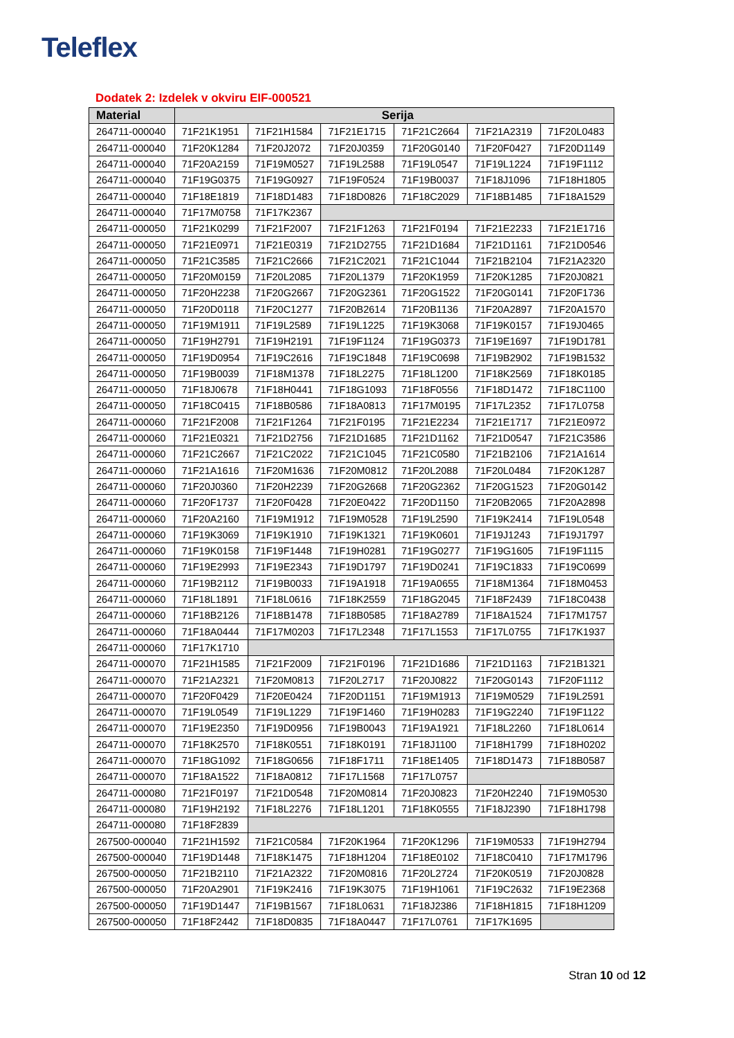Teleflex
Dodatek 2: Izdelek v okviru EIF-000521
| Material | Serija | | | | | |
| --- | --- | --- | --- | --- | --- | --- |
| 264711-000040 | 71F21K1951 | 71F21H1584 | 71F21E1715 | 71F21C2664 | 71F21A2319 | 71F20L0483 |
| 264711-000040 | 71F20K1284 | 71F20J2072 | 71F20J0359 | 71F20G0140 | 71F20F0427 | 71F20D1149 |
| 264711-000040 | 71F20A2159 | 71F19M0527 | 71F19L2588 | 71F19L0547 | 71F19L1224 | 71F19F1112 |
| 264711-000040 | 71F19G0375 | 71F19G0927 | 71F19F0524 | 71F19B0037 | 71F18J1096 | 71F18H1805 |
| 264711-000040 | 71F18E1819 | 71F18D1483 | 71F18D0826 | 71F18C2029 | 71F18B1485 | 71F18A1529 |
| 264711-000040 | 71F17M0758 | 71F17K2367 | | | | |
| 264711-000050 | 71F21K0299 | 71F21F2007 | 71F21F1263 | 71F21F0194 | 71F21E2233 | 71F21E1716 |
| 264711-000050 | 71F21E0971 | 71F21E0319 | 71F21D2755 | 71F21D1684 | 71F21D1161 | 71F21D0546 |
| 264711-000050 | 71F21C3585 | 71F21C2666 | 71F21C2021 | 71F21C1044 | 71F21B2104 | 71F21A2320 |
| 264711-000050 | 71F20M0159 | 71F20L2085 | 71F20L1379 | 71F20K1959 | 71F20K1285 | 71F20J0821 |
| 264711-000050 | 71F20H2238 | 71F20G2667 | 71F20G2361 | 71F20G1522 | 71F20G0141 | 71F20F1736 |
| 264711-000050 | 71F20D0118 | 71F20C1277 | 71F20B2614 | 71F20B1136 | 71F20A2897 | 71F20A1570 |
| 264711-000050 | 71F19M1911 | 71F19L2589 | 71F19L1225 | 71F19K3068 | 71F19K0157 | 71F19J0465 |
| 264711-000050 | 71F19H2791 | 71F19H2191 | 71F19F1124 | 71F19G0373 | 71F19E1697 | 71F19D1781 |
| 264711-000050 | 71F19D0954 | 71F19C2616 | 71F19C1848 | 71F19C0698 | 71F19B2902 | 71F19B1532 |
| 264711-000050 | 71F19B0039 | 71F18M1378 | 71F18L2275 | 71F18L1200 | 71F18K2569 | 71F18K0185 |
| 264711-000050 | 71F18J0678 | 71F18H0441 | 71F18G1093 | 71F18F0556 | 71F18D1472 | 71F18C1100 |
| 264711-000050 | 71F18C0415 | 71F18B0586 | 71F18A0813 | 71F17M0195 | 71F17L2352 | 71F17L0758 |
| 264711-000060 | 71F21F2008 | 71F21F1264 | 71F21F0195 | 71F21E2234 | 71F21E1717 | 71F21E0972 |
| 264711-000060 | 71F21E0321 | 71F21D2756 | 71F21D1685 | 71F21D1162 | 71F21D0547 | 71F21C3586 |
| 264711-000060 | 71F21C2667 | 71F21C2022 | 71F21C1045 | 71F21C0580 | 71F21B2106 | 71F21A1614 |
| 264711-000060 | 71F21A1616 | 71F20M1636 | 71F20M0812 | 71F20L2088 | 71F20L0484 | 71F20K1287 |
| 264711-000060 | 71F20J0360 | 71F20H2239 | 71F20G2668 | 71F20G2362 | 71F20G1523 | 71F20G0142 |
| 264711-000060 | 71F20F1737 | 71F20F0428 | 71F20E0422 | 71F20D1150 | 71F20B2065 | 71F20A2898 |
| 264711-000060 | 71F20A2160 | 71F19M1912 | 71F19M0528 | 71F19L2590 | 71F19K2414 | 71F19L0548 |
| 264711-000060 | 71F19K3069 | 71F19K1910 | 71F19K1321 | 71F19K0601 | 71F19J1243 | 71F19J1797 |
| 264711-000060 | 71F19K0158 | 71F19F1448 | 71F19H0281 | 71F19G0277 | 71F19G1605 | 71F19F1115 |
| 264711-000060 | 71F19E2993 | 71F19E2343 | 71F19D1797 | 71F19D0241 | 71F19C1833 | 71F19C0699 |
| 264711-000060 | 71F19B2112 | 71F19B0033 | 71F19A1918 | 71F19A0655 | 71F18M1364 | 71F18M0453 |
| 264711-000060 | 71F18L1891 | 71F18L0616 | 71F18K2559 | 71F18G2045 | 71F18F2439 | 71F18C0438 |
| 264711-000060 | 71F18B2126 | 71F18B1478 | 71F18B0585 | 71F18A2789 | 71F18A1524 | 71F17M1757 |
| 264711-000060 | 71F18A0444 | 71F17M0203 | 71F17L2348 | 71F17L1553 | 71F17L0755 | 71F17K1937 |
| 264711-000060 | 71F17K1710 | | | | | |
| 264711-000070 | 71F21H1585 | 71F21F2009 | 71F21F0196 | 71F21D1686 | 71F21D1163 | 71F21B1321 |
| 264711-000070 | 71F21A2321 | 71F20M0813 | 71F20L2717 | 71F20J0822 | 71F20G0143 | 71F20F1112 |
| 264711-000070 | 71F20F0429 | 71F20E0424 | 71F20D1151 | 71F19M1913 | 71F19M0529 | 71F19L2591 |
| 264711-000070 | 71F19L0549 | 71F19L1229 | 71F19F1460 | 71F19H0283 | 71F19G2240 | 71F19F1122 |
| 264711-000070 | 71F19E2350 | 71F19D0956 | 71F19B0043 | 71F19A1921 | 71F18L2260 | 71F18L0614 |
| 264711-000070 | 71F18K2570 | 71F18K0551 | 71F18K0191 | 71F18J1100 | 71F18H1799 | 71F18H0202 |
| 264711-000070 | 71F18G1092 | 71F18G0656 | 71F18F1711 | 71F18E1405 | 71F18D1473 | 71F18B0587 |
| 264711-000070 | 71F18A1522 | 71F18A0812 | 71F17L1568 | 71F17L0757 | | |
| 264711-000080 | 71F21F0197 | 71F21D0548 | 71F20M0814 | 71F20J0823 | 71F20H2240 | 71F19M0530 |
| 264711-000080 | 71F19H2192 | 71F18L2276 | 71F18L1201 | 71F18K0555 | 71F18J2390 | 71F18H1798 |
| 264711-000080 | 71F18F2839 | | | | | |
| 267500-000040 | 71F21H1592 | 71F21C0584 | 71F20K1964 | 71F20K1296 | 71F19M0533 | 71F19H2794 |
| 267500-000040 | 71F19D1448 | 71F18K1475 | 71F18H1204 | 71F18E0102 | 71F18C0410 | 71F17M1796 |
| 267500-000050 | 71F21B2110 | 71F21A2322 | 71F20M0816 | 71F20L2724 | 71F20K0519 | 71F20J0828 |
| 267500-000050 | 71F20A2901 | 71F19K2416 | 71F19K3075 | 71F19H1061 | 71F19C2632 | 71F19E2368 |
| 267500-000050 | 71F19D1447 | 71F19B1567 | 71F18L0631 | 71F18J2386 | 71F18H1815 | 71F18H1209 |
| 267500-000050 | 71F18F2442 | 71F18D0835 | 71F18A0447 | 71F17L0761 | 71F17K1695 | |
Stran 10 od 12